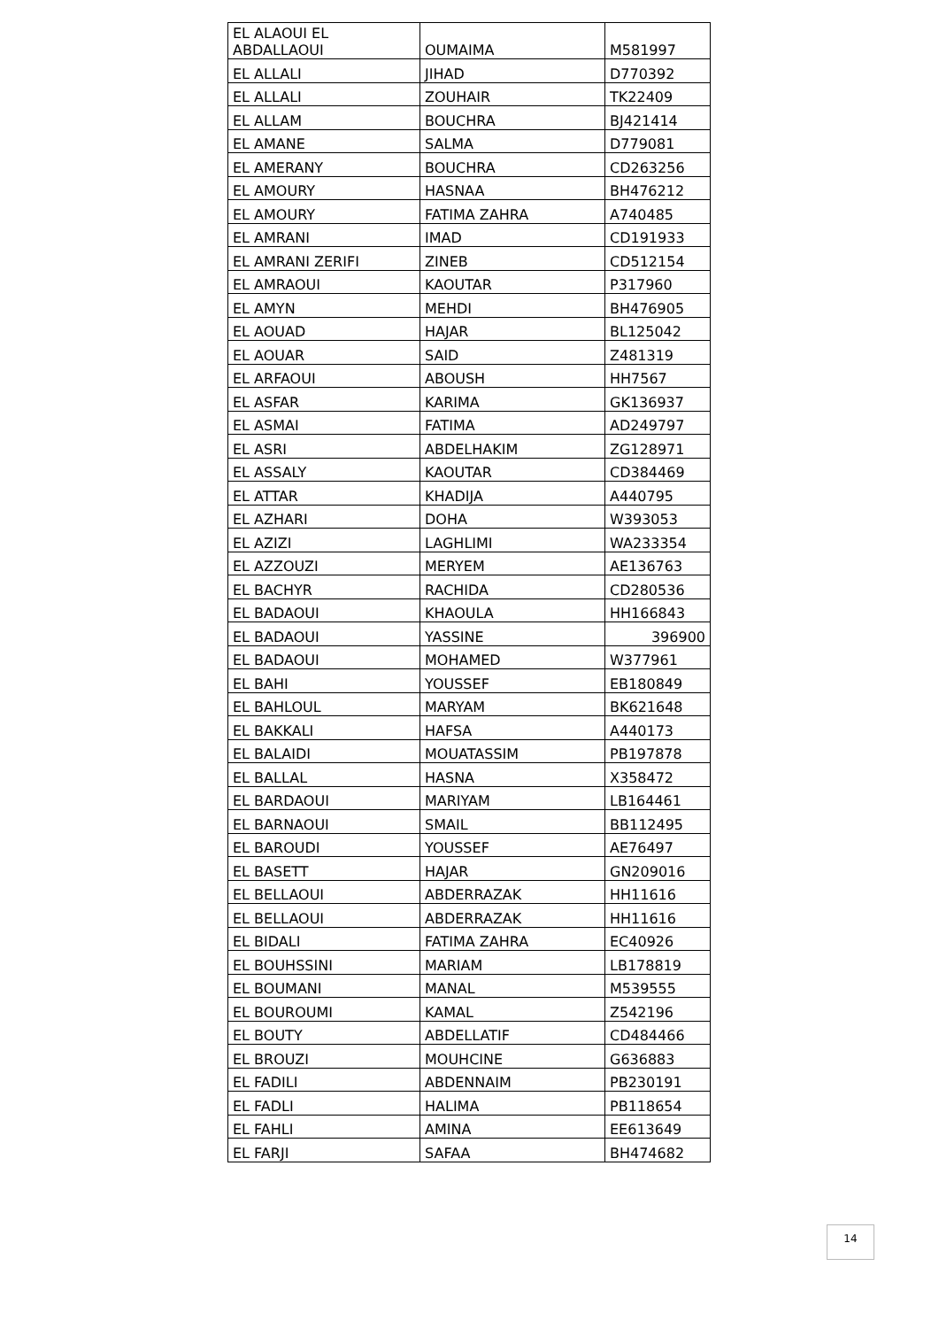| EL ALAOUI EL ABDALLAOUI | OUMAIMA | M581997 |
| EL ALLALI | JIHAD | D770392 |
| EL ALLALI | ZOUHAIR | TK22409 |
| EL ALLAM | BOUCHRA | BJ421414 |
| EL AMANE | SALMA | D779081 |
| EL AMERANY | BOUCHRA | CD263256 |
| EL AMOURY | HASNAA | BH476212 |
| EL AMOURY | FATIMA ZAHRA | A740485 |
| EL AMRANI | IMAD | CD191933 |
| EL AMRANI ZERIFI | ZINEB | CD512154 |
| EL AMRAOUI | KAOUTAR | P317960 |
| EL AMYN | MEHDI | BH476905 |
| EL AOUAD | HAJAR | BL125042 |
| EL AOUAR | SAID | Z481319 |
| EL ARFAOUI | ABOUSH | HH7567 |
| EL ASFAR | KARIMA | GK136937 |
| EL ASMAI | FATIMA | AD249797 |
| EL ASRI | ABDELHAKIM | ZG128971 |
| EL ASSALY | KAOUTAR | CD384469 |
| EL ATTAR | KHADIJA | A440795 |
| EL AZHARI | DOHA | W393053 |
| EL AZIZI | LAGHLIMI | WA233354 |
| EL AZZOUZI | MERYEM | AE136763 |
| EL BACHYR | RACHIDA | CD280536 |
| EL BADAOUI | KHAOULA | HH166843 |
| EL BADAOUI | YASSINE | 396900 |
| EL BADAOUI | MOHAMED | W377961 |
| EL BAHI | YOUSSEF | EB180849 |
| EL BAHLOUL | MARYAM | BK621648 |
| EL BAKKALI | HAFSA | A440173 |
| EL BALAIDI | MOUATASSIM | PB197878 |
| EL BALLAL | HASNA | X358472 |
| EL BARDAOUI | MARIYAM | LB164461 |
| EL BARNAOUI | SMAIL | BB112495 |
| EL BAROUDI | YOUSSEF | AE76497 |
| EL BASETT | HAJAR | GN209016 |
| EL BELLAOUI | ABDERRAZAK | HH11616 |
| EL BELLAOUI | ABDERRAZAK | HH11616 |
| EL BIDALI | FATIMA ZAHRA | EC40926 |
| EL BOUHSSINI | MARIAM | LB178819 |
| EL BOUMANI | MANAL | M539555 |
| EL BOUROUMI | KAMAL | Z542196 |
| EL BOUTY | ABDELLATIF | CD484466 |
| EL BROUZI | MOUHCINE | G636883 |
| EL FADILI | ABDENNAIM | PB230191 |
| EL FADLI | HALIMA | PB118654 |
| EL FAHLI | AMINA | EE613649 |
| EL FARJI | SAFAA | BH474682 |
14